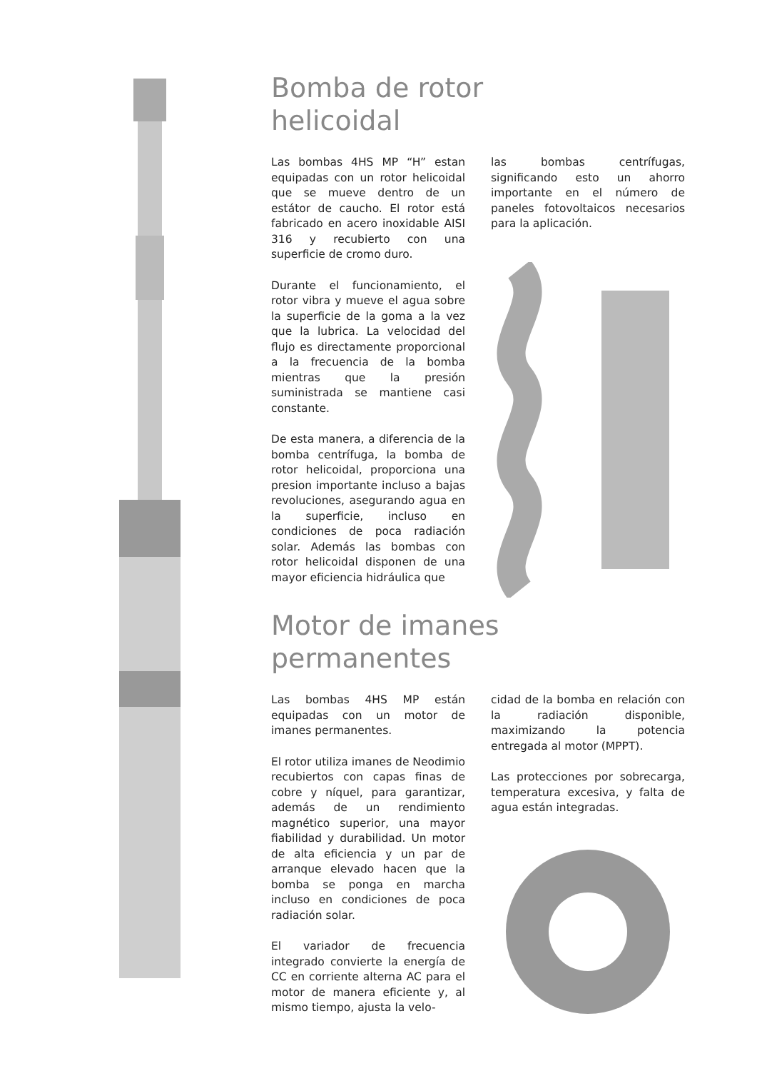Bomba de rotor
helicoidal
Las bombas 4HS MP “H” estan equipadas con un rotor helicoidal que se mueve dentro de un estátor de caucho. El rotor está fabricado en acero inoxidable AISI 316 y recubierto con una superficie de cromo duro.
Durante el funcionamiento, el rotor vibra y mueve el agua sobre la superficie de la goma a la vez que la lubrica. La velocidad del flujo es directamente proporcional a la frecuencia de la bomba mientras que la presión suministrada se mantiene casi constante.
De esta manera, a diferencia de la bomba centrífuga, la bomba de rotor helicoidal, proporciona una presion importante incluso a bajas revoluciones, asegurando agua en la superficie, incluso en condiciones de poca radiación solar. Además las bombas con rotor helicoidal disponen de una mayor eficiencia hidráulica que
las bombas centrífugas, significando esto un ahorro importante en el número de paneles fotovoltaicos necesarios para la aplicación.
Motor de imanes
permanentes
Las bombas 4HS MP están equipadas con un motor de imanes permanentes.
El rotor utiliza imanes de Neodimio recubiertos con capas finas de cobre y níquel, para garantizar, además de un rendimiento magnético superior, una mayor fiabilidad y durabilidad. Un motor de alta eficiencia y un par de arranque elevado hacen que la bomba se ponga en marcha incluso en condiciones de poca radiación solar.
El variador de frecuencia integrado convierte la energía de CC en corriente alterna AC para el motor de manera eficiente y, al mismo tiempo, ajusta la velo-
cidad de la bomba en relación con la radiación disponible, maximizando la potencia entregada al motor (MPPT).
Las protecciones por sobrecarga, temperatura excesiva, y falta de agua están integradas.